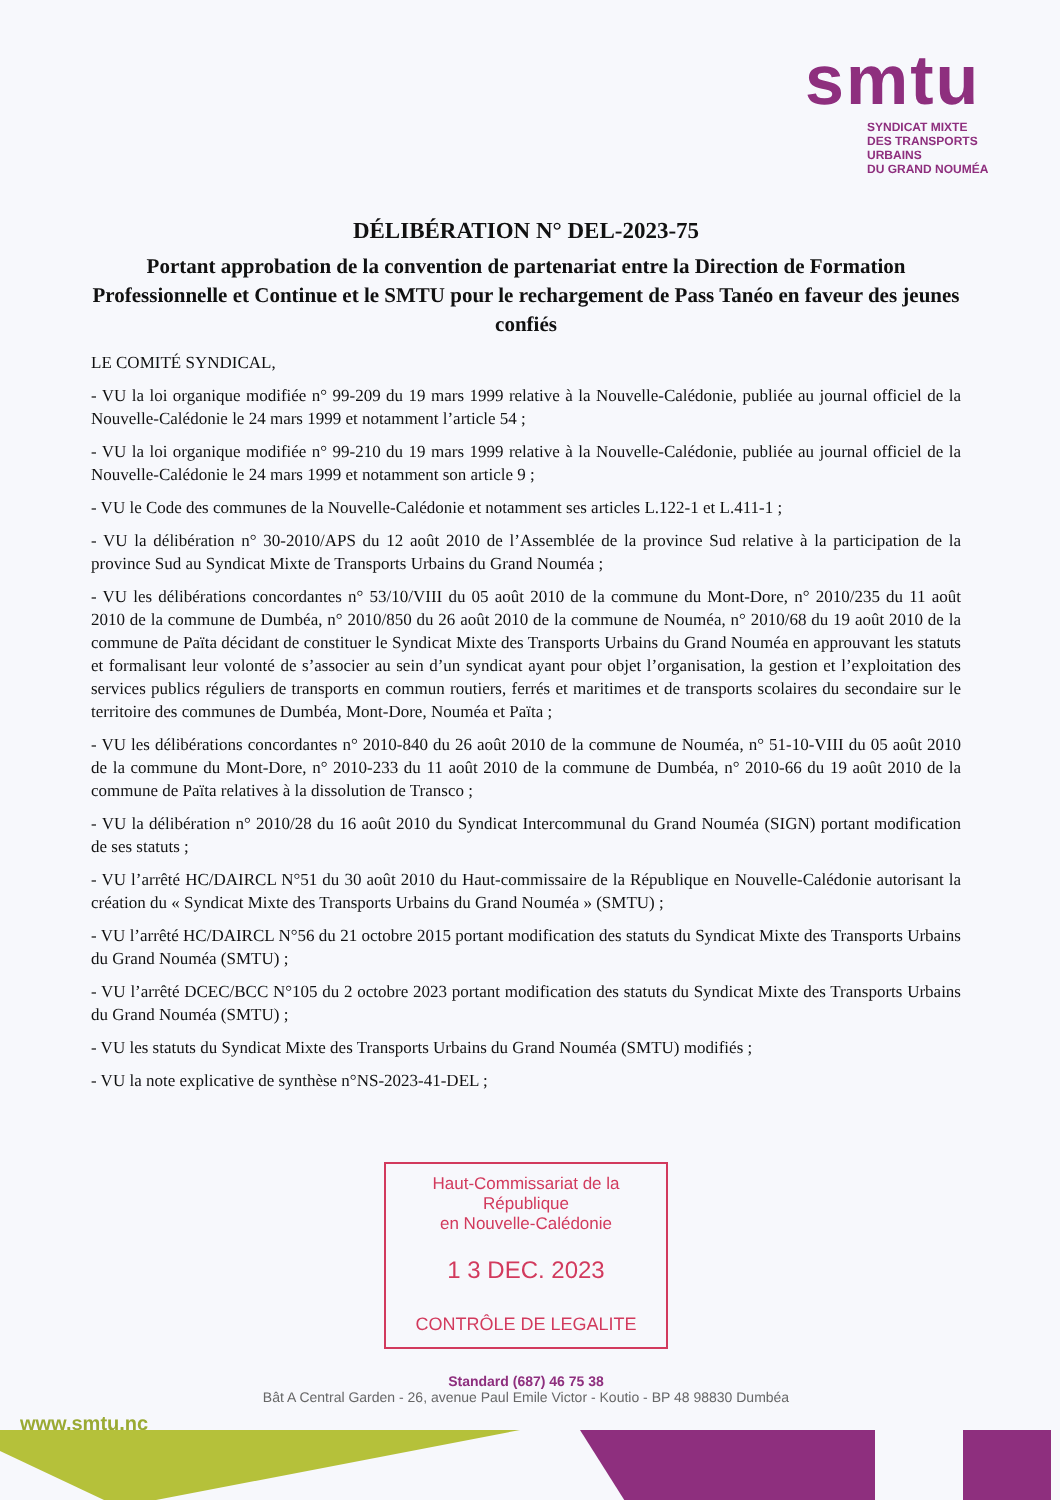smtu
SYNDICAT MIXTE
DES TRANSPORTS URBAINS
DU GRAND NOUMÉA
DÉLIBÉRATION N° DEL-2023-75
Portant approbation de la convention de partenariat entre la Direction de Formation Professionnelle et Continue et le SMTU pour le rechargement de Pass Tanéo en faveur des jeunes confiés
LE COMITÉ SYNDICAL,
- VU la loi organique modifiée n° 99-209 du 19 mars 1999 relative à la Nouvelle-Calédonie, publiée au journal officiel de la Nouvelle-Calédonie le 24 mars 1999 et notamment l’article 54 ;
- VU la loi organique modifiée n° 99-210 du 19 mars 1999 relative à la Nouvelle-Calédonie, publiée au journal officiel de la Nouvelle-Calédonie le 24 mars 1999 et notamment son article 9 ;
- VU le Code des communes de la Nouvelle-Calédonie et notamment ses articles L.122-1 et L.411-1 ;
- VU la délibération n° 30-2010/APS du 12 août 2010 de l’Assemblée de la province Sud relative à la participation de la province Sud au Syndicat Mixte de Transports Urbains du Grand Nouméa ;
- VU les délibérations concordantes n° 53/10/VIII du 05 août 2010 de la commune du Mont-Dore, n° 2010/235 du 11 août 2010 de la commune de Dumbéa, n° 2010/850 du 26 août 2010 de la commune de Nouméa, n° 2010/68 du 19 août 2010 de la commune de Païta décidant de constituer le Syndicat Mixte des Transports Urbains du Grand Nouméa en approuvant les statuts et formalisant leur volonté de s’associer au sein d’un syndicat ayant pour objet l’organisation, la gestion et l’exploitation des services publics réguliers de transports en commun routiers, ferrés et maritimes et de transports scolaires du secondaire sur le territoire des communes de Dumbéa, Mont-Dore, Nouméa et Païta ;
- VU les délibérations concordantes n° 2010-840 du 26 août 2010 de la commune de Nouméa, n° 51-10-VIII du 05 août 2010 de la commune du Mont-Dore, n° 2010-233 du 11 août 2010 de la commune de Dumbéa, n° 2010-66 du 19 août 2010 de la commune de Païta relatives à la dissolution de Transco ;
- VU la délibération n° 2010/28 du 16 août 2010 du Syndicat Intercommunal du Grand Nouméa (SIGN) portant modification de ses statuts ;
- VU l’arrêté HC/DAIRCL N°51 du 30 août 2010 du Haut-commissaire de la République en Nouvelle-Calédonie autorisant la création du « Syndicat Mixte des Transports Urbains du Grand Nouméa » (SMTU) ;
- VU l’arrêté HC/DAIRCL N°56 du 21 octobre 2015 portant modification des statuts du Syndicat Mixte des Transports Urbains du Grand Nouméa (SMTU) ;
- VU l’arrêté DCEC/BCC N°105 du 2 octobre 2023 portant modification des statuts du Syndicat Mixte des Transports Urbains du Grand Nouméa (SMTU) ;
- VU les statuts du Syndicat Mixte des Transports Urbains du Grand Nouméa (SMTU) modifiés ;
- VU la note explicative de synthèse n°NS-2023-41-DEL ;
Haut-Commissariat de la République
en Nouvelle-Calédonie
1 3 DEC. 2023
CONTRÔLE DE LEGALITE
Standard (687) 46 75 38
Bât A Central Garden - 26, avenue Paul Emile Victor - Koutio - BP 48 98830 Dumbéa
www.smtu.nc